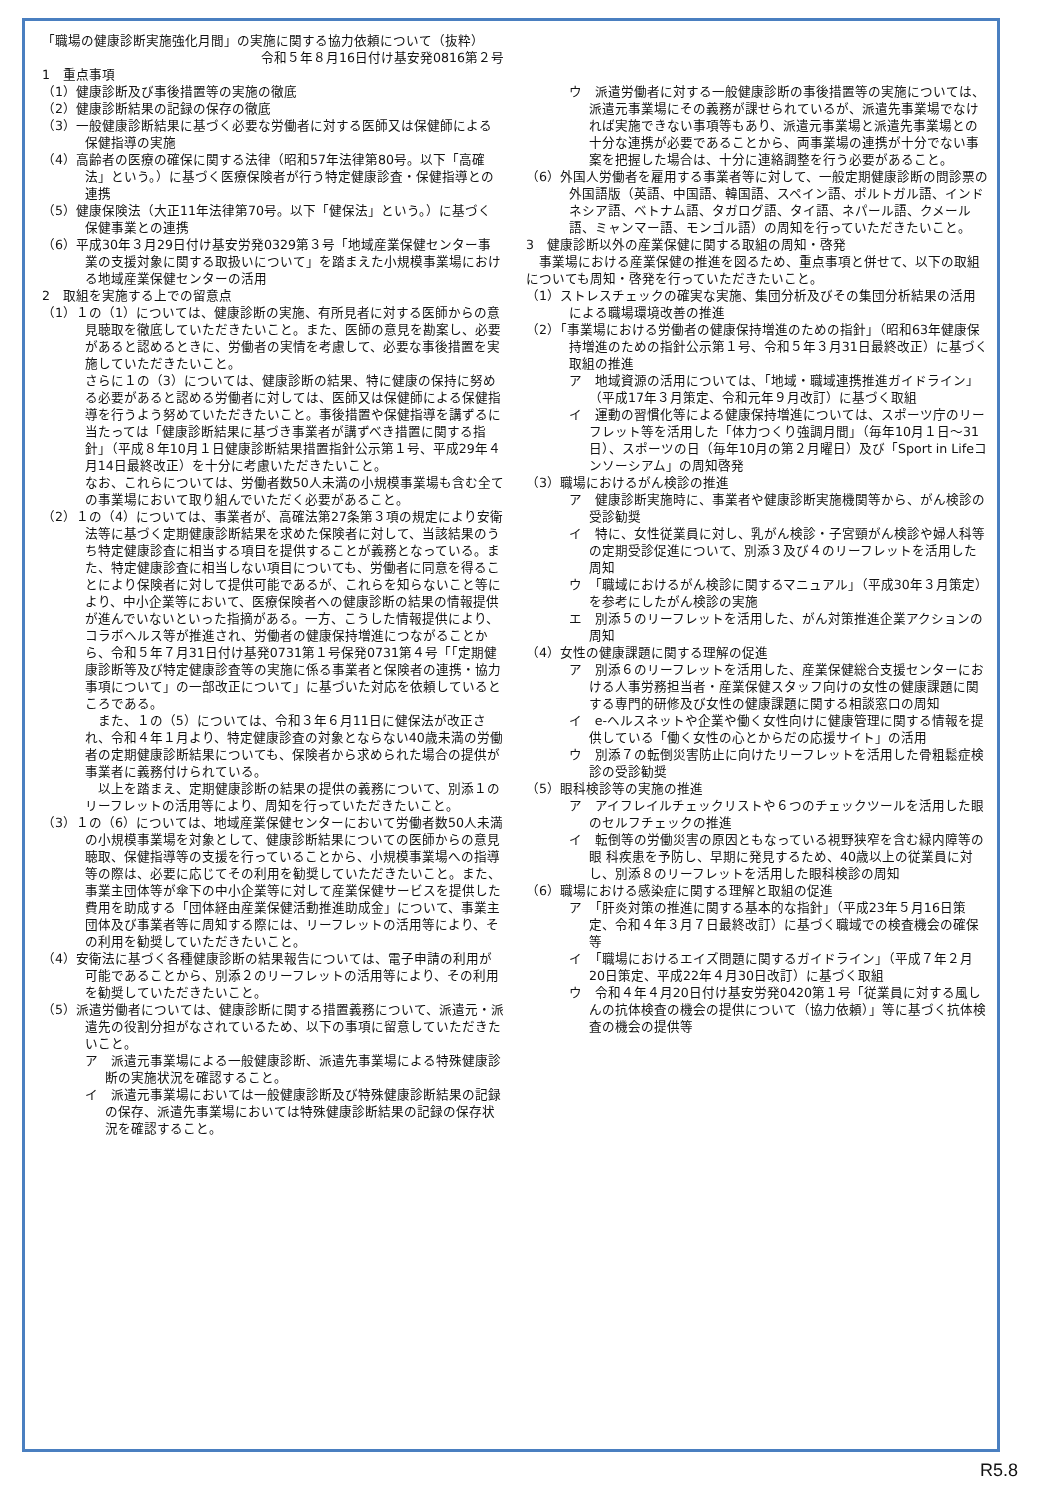「職場の健康診断実施強化月間」の実施に関する協力依頼について（抜粋）
令和５年８月16日付け基安発0816第２号
1　重点事項
（1）健康診断及び事後措置等の実施の徹底
（2）健康診断結果の記録の保存の徹底
（3）一般健康診断結果に基づく必要な労働者に対する医師又は保健師による保健指導の実施
（4）高齢者の医療の確保に関する法律（昭和57年法律第80号。以下「高確法」という。）に基づく医療保険者が行う特定健康診査・保健指導との連携
（5）健康保険法（大正11年法律第70号。以下「健保法」という。）に基づく保健事業との連携
（6）平成30年３月29日付け基安労発0329第３号「地域産業保健センター事業の支援対象に関する取扱いについて」を踏まえた小規模事業場における地域産業保健センターの活用
2　取組を実施する上での留意点
（1）１の（1）については、健康診断の実施、有所見者に対する医師からの意見聴取を徹底していただきたいこと。また、医師の意見を勘案し、必要があると認めるときに、労働者の実情を考慮して、必要な事後措置を実施していただきたいこと。
さらに１の（3）については、健康診断の結果、特に健康の保持に努める必要があると認める労働者に対しては、医師又は保健師による保健指導を行うよう努めていただきたいこと。事後措置や保健指導を講ずるに当たっては「健康診断結果に基づき事業者が講ずべき措置に関する指針」（平成８年10月１日健康診断結果措置指針公示第１号、平成29年４月14日最終改正）を十分に考慮いただきたいこと。
なお、これらについては、労働者数50人未満の小規模事業場も含む全ての事業場において取り組んでいただく必要があること。
（2）１の（4）については、事業者が、高確法第27条第３項の規定により安衛法等に基づく定期健康診断結果を求めた保険者に対して、当該結果のうち特定健康診査に相当する項目を提供することが義務となっている。また、特定健康診査に相当しない項目についても、労働者に同意を得ることにより保険者に対して提供可能であるが、これらを知らないこと等により、中小企業等において、医療保険者への健康診断の結果の情報提供が進んでいないといった指摘がある。一方、こうした情報提供により、コラボヘルス等が推進され、労働者の健康保持増進につながることから、令和５年７月31日付け基発0731第１号保発0731第４号「「定期健康診断等及び特定健康診査等の実施に係る事業者と保険者の連携・協力事項について」の一部改正について」に基づいた対応を依頼しているところである。
　また、１の（5）については、令和３年６月11日に健保法が改正され、令和４年１月より、特定健康診査の対象とならない40歳未満の労働者の定期健康診断結果についても、保険者から求められた場合の提供が事業者に義務付けられている。
　以上を踏まえ、定期健康診断の結果の提供の義務について、別添１のリーフレットの活用等により、周知を行っていただきたいこと。
（3）１の（6）については、地域産業保健センターにおいて労働者数50人未満の小規模事業場を対象として、健康診断結果についての医師からの意見聴取、保健指導等の支援を行っていることから、小規模事業場への指導等の際は、必要に応じてその利用を勧奨していただきたいこと。また、事業主団体等が傘下の中小企業等に対して産業保健サービスを提供した費用を助成する「団体経由産業保健活動推進助成金」について、事業主団体及び事業者等に周知する際には、リーフレットの活用等により、その利用を勧奨していただきたいこと。
（4）安衛法に基づく各種健康診断の結果報告については、電子申請の利用が可能であることから、別添２のリーフレットの活用等により、その利用を勧奨していただきたいこと。
（5）派遣労働者については、健康診断に関する措置義務について、派遣元・派遣先の役割分担がなされているため、以下の事項に留意していただきたいこと。
ア　派遣元事業場による一般健康診断、派遣先事業場による特殊健康診断の実施状況を確認すること。
イ　派遣元事業場においては一般健康診断及び特殊健康診断結果の記録の保存、派遣先事業場においては特殊健康診断結果の記録の保存状況を確認すること。
ウ　派遣労働者に対する一般健康診断の事後措置等の実施については、派遣元事業場にその義務が課せられているが、派遣先事業場でなければ実施できない事項等もあり、派遣元事業場と派遣先事業場との十分な連携が必要であることから、両事業場の連携が十分でない事案を把握した場合は、十分に連絡調整を行う必要があること。
（6）外国人労働者を雇用する事業者等に対して、一般定期健康診断の問診票の外国語版（英語、中国語、韓国語、スペイン語、ポルトガル語、インドネシア語、ベトナム語、タガログ語、タイ語、ネパール語、クメール語、ミャンマー語、モンゴル語）の周知を行っていただきたいこと。
3　健康診断以外の産業保健に関する取組の周知・啓発
　事業場における産業保健の推進を図るため、重点事項と併せて、以下の取組についても周知・啓発を行っていただきたいこと。
（1）ストレスチェックの確実な実施、集団分析及びその集団分析結果の活用による職場環境改善の推進
（2）「事業場における労働者の健康保持増進のための指針」（昭和63年健康保持増進のための指針公示第１号、令和５年３月31日最終改正）に基づく取組の推進
ア　地域資源の活用については、「地域・職域連携推進ガイドライン」（平成17年３月策定、令和元年９月改訂）に基づく取組
イ　運動の習慣化等による健康保持増進については、スポーツ庁のリーフレット等を活用した「体力つくり強調月間」（毎年10月１日～31日）、スポーツの日（毎年10月の第２月曜日）及び「Sport in Lifeコンソーシアム」の周知啓発
（3）職場におけるがん検診の推進
ア　健康診断実施時に、事業者や健康診断実施機関等から、がん検診の受診勧奨
イ　特に、女性従業員に対し、乳がん検診・子宮頸がん検診や婦人科等の定期受診促進について、別添３及び４のリーフレットを活用した周知
ウ　「職域におけるがん検診に関するマニュアル」（平成30年３月策定）を参考にしたがん検診の実施
エ　別添５のリーフレットを活用した、がん対策推進企業アクションの周知
（4）女性の健康課題に関する理解の促進
ア　別添６のリーフレットを活用した、産業保健総合支援センターにおける人事労務担当者・産業保健スタッフ向けの女性の健康課題に関する専門的研修及び女性の健康課題に関する相談窓口の周知
イ　e-ヘルスネットや企業や働く女性向けに健康管理に関する情報を提供している「働く女性の心とからだの応援サイト」の活用
ウ　別添７の転倒災害防止に向けたリーフレットを活用した骨粗鬆症検診の受診勧奨
（5）眼科検診等の実施の推進
ア　アイフレイルチェックリストや６つのチェックツールを活用した眼のセルフチェックの推進
イ　転倒等の労働災害の原因ともなっている視野狭窄を含む緑内障等の眼 科疾患を予防し、早期に発見するため、40歳以上の従業員に対し、別添８のリーフレットを活用した眼科検診の周知
（6）職場における感染症に関する理解と取組の促進
ア　「肝炎対策の推進に関する基本的な指針」（平成23年５月16日策定、令和４年３月７日最終改訂）に基づく職域での検査機会の確保等
イ　「職場におけるエイズ問題に関するガイドライン」（平成７年２月20日策定、平成22年４月30日改訂）に基づく取組
ウ　令和４年４月20日付け基安労発0420第１号「従業員に対する風しんの抗体検査の機会の提供について（協力依頼）」等に基づく抗体検査の機会の提供等
R5.8